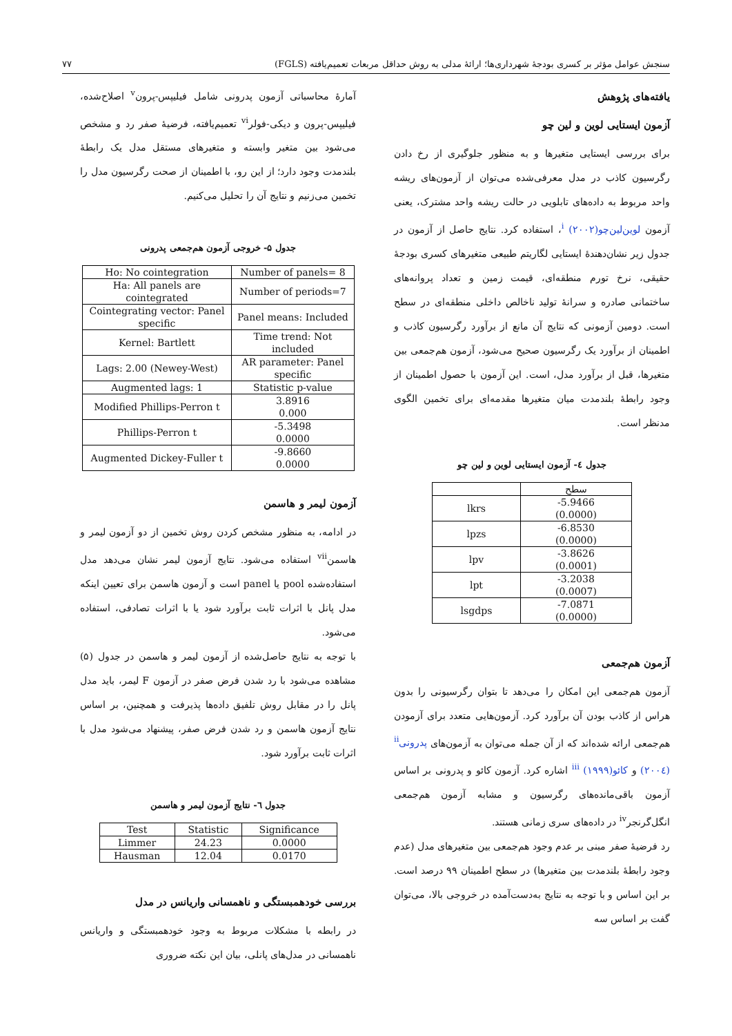سنجش عوامل مؤثر بر کسری بودجهٔ شهرداری‌ها؛ ارائهٔ مدلی به روش حداقل مربعات تعمیم‌یافته (FGLS) ۷۷
یافته‌های پژوهش
آزمون ایستایی لوین و لین چو
برای بررسی ایستایی متغیرها و به منظور جلوگیری از رخ دادن رگرسیون کاذب در مدل معرفی‌شده می‌توان از آزمون‌های ریشه واحد مربوط به داده‌های تابلویی در حالت ریشه واحد مشترک، یعنی آزمون لوین‌لین‌چو<sup>i</sup> (۲۰۰۲)، استفاده کرد. نتایج حاصل از آزمون در جدول زیر نشان‌دهندهٔ ایستایی لگاریتم طبیعی متغیرهای کسری بودجهٔ حقیقی، نرخ تورم منطقه‌ای، قیمت زمین و تعداد پروانه‌های ساختمانی صادره و سرانهٔ تولید ناخالص داخلی منطقه‌ای در سطح است. دومین آزمونی که نتایج آن مانع از برآورد رگرسیون کاذب و اطمینان از برآورد یک رگرسیون صحیح می‌شود، آزمون هم‌جمعی بین متغیرها، قبل از برآورد مدل، است. این آزمون با حصول اطمینان از وجود رابطهٔ بلندمدت میان متغیرها مقدمه‌ای برای تخمین الگوی مدنظر است.
جدول ٤- آزمون ایستایی لوین و لین چو
| | سطح |
| --- | --- |
| lkrs | -5.9466 (0.0000) |
| lpzs | -6.8530 (0.0000) |
| lpv | -3.8626 (0.0001) |
| lpt | -3.2038 (0.0007) |
| lsgdps | -7.0871 (0.0000) |
آزمون هم‌جمعی
آزمون هم‌جمعی این امکان را می‌دهد تا بتوان رگرسیونی را بدون هراس از کاذب بودن آن برآورد کرد. آزمون‌هایی متعدد برای آزمودن هم‌جمعی ارائه شده‌اند که از آن جمله می‌توان به آزمون‌های پدرونی<sup>ii</sup> (۲۰۰٤) و کائو<sup>iii</sup> (۱۹۹۹) اشاره کرد. آزمون کائو و پدرونی بر اساس آزمون باقی‌مانده‌های رگرسیون و مشابه آزمون هم‌جمعی انگل‌گرنجر<sup>iv</sup> در داده‌های سری زمانی هستند.
رد فرضیهٔ صفر مبنی بر عدم وجود هم‌جمعی بین متغیرهای مدل (عدم وجود رابطهٔ بلندمدت بین متغیرها) در سطح اطمینان ۹۹ درصد است. بر این اساس و با توجه به نتایج به‌دست‌آمده در خروجی بالا، می‌توان گفت بر اساس سه
آمارهٔ محاسباتی آزمون پدرونی شامل فیلیپس-پرون<sup>v</sup> اصلاح‌شده، فیلیپس-پرون و دیکی-فولر<sup>vi</sup> تعمیم‌یافته، فرضیهٔ صفر رد و مشخص می‌شود بین متغیر وابسته و متغیرهای مستقل مدل یک رابطهٔ بلندمدت وجود دارد؛ از این رو، با اطمینان از صحت رگرسیون مدل را تخمین می‌زنیم و نتایج آن را تحلیل می‌کنیم.
جدول ۵- خروجی آزمون هم‌جمعی پدرونی
| Ho: No cointegration | Number of panels= 8 |
| Ha: All panels are cointegrated | Number of periods=7 |
| Cointegrating vector: Panel specific | Panel means: Included |
| Kernel: Bartlett | Time trend: Not included |
| Lags: 2.00 (Newey-West) | AR parameter: Panel specific |
| Augmented lags: 1 | Statistic p-value |
| Modified Phillips-Perron t | 3.8916 0.000 |
| Phillips-Perron t | -5.3498 0.0000 |
| Augmented Dickey-Fuller t | -9.8660 0.0000 |
آزمون لیمر و هاسمن
در ادامه، به منظور مشخص کردن روش تخمین از دو آزمون لیمر و هاسمن<sup>vii</sup> استفاده می‌شود. نتایج آزمون لیمر نشان می‌دهد مدل استفاده‌شده pool یا panel است و آزمون هاسمن برای تعیین اینکه مدل پانل با اثرات ثابت برآورد شود یا با اثرات تصادفی، استفاده می‌شود.
با توجه به نتایج حاصل‌شده از آزمون لیمر و هاسمن در جدول (۵) مشاهده می‌شود با رد شدن فرض صفر در آزمون F لیمر، باید مدل پانل را در مقابل روش تلفیق داده‌ها پذیرفت و همچنین، بر اساس نتایج آزمون هاسمن و رد شدن فرض صفر، پیشنهاد می‌شود مدل با اثرات ثابت برآورد شود.
جدول ٦- نتایج آزمون لیمر و هاسمن
| Test | Statistic | Significance |
| --- | --- | --- |
| Limmer | 24.23 | 0.0000 |
| Hausman | 12.04 | 0.0170 |
بررسی خودهمبستگی و ناهمسانی واریانس در مدل
در رابطه با مشکلات مربوط به وجود خودهمبستگی و واریانس ناهمسانی در مدل‌های پانلی، بیان این نکته ضروری